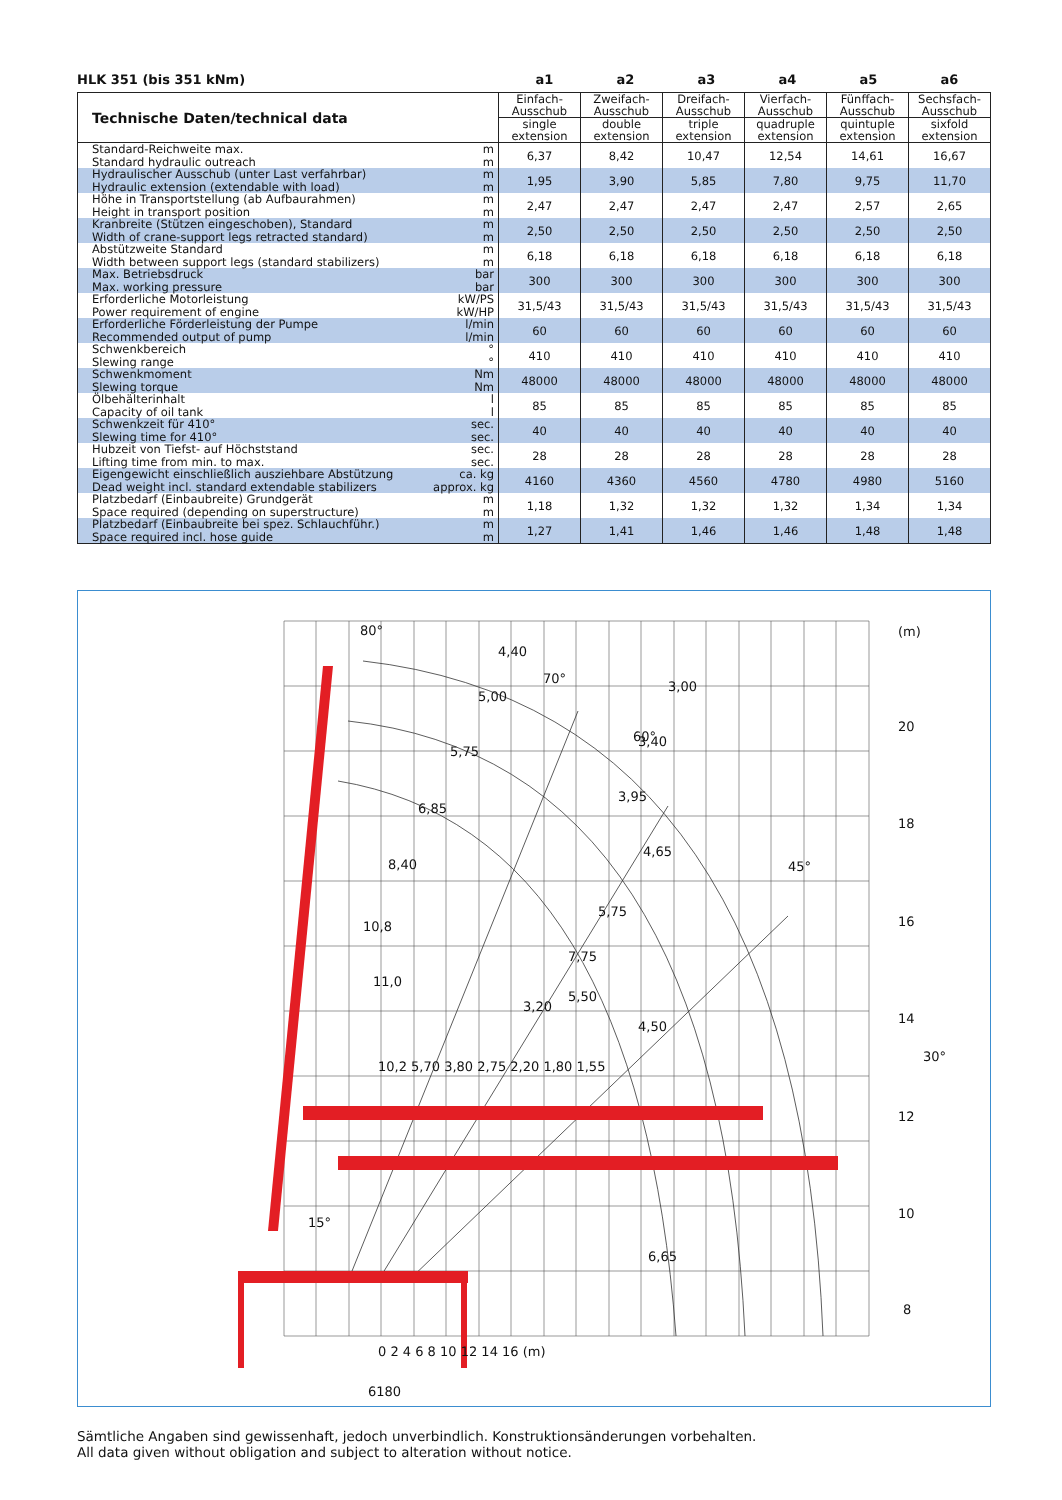HLK 351 (bis 351 kNm) a1 a2 a3 a4 a5 a6
| Technische Daten/technical data | | Einfach- Ausschub | Zweifach- Ausschub | Dreifach- Ausschub | Vierfach- Ausschub | Fünffach- Ausschub | Sechsfach- Ausschub |
| --- | --- | --- | --- | --- | --- | --- | --- |
| | | single extension | double extension | triple extension | quadruple extension | quintuple extension | sixfold extension |
| Standard-Reichweite max. Standard hydraulic outreach | m m | 6,37 | 8,42 | 10,47 | 12,54 | 14,61 | 16,67 |
| Hydraulischer Ausschub (unter Last verfahrbar) Hydraulic extension (extendable with load) | m m | 1,95 | 3,90 | 5,85 | 7,80 | 9,75 | 11,70 |
| Höhe in Transportstellung (ab Aufbaurahmen) Height in transport position | m m | 2,47 | 2,47 | 2,47 | 2,47 | 2,57 | 2,65 |
| Kranbreite (Stützen eingeschoben), Standard Width of crane-support legs retracted standard) | m m | 2,50 | 2,50 | 2,50 | 2,50 | 2,50 | 2,50 |
| Abstützweite Standard Width between support legs (standard stabilizers) | m m | 6,18 | 6,18 | 6,18 | 6,18 | 6,18 | 6,18 |
| Max. Betriebsdruck Max. working pressure | bar bar | 300 | 300 | 300 | 300 | 300 | 300 |
| Erforderliche Motorleistung Power requirement of engine | kW/PS kW/HP | 31,5/43 | 31,5/43 | 31,5/43 | 31,5/43 | 31,5/43 | 31,5/43 |
| Erforderliche Förderleistung der Pumpe Recommended output of pump | l/min l/min | 60 | 60 | 60 | 60 | 60 | 60 |
| Schwenkbereich Slewing range | ° ° | 410 | 410 | 410 | 410 | 410 | 410 |
| Schwenkmoment Slewing torque | Nm Nm | 48000 | 48000 | 48000 | 48000 | 48000 | 48000 |
| Ölbehälterinhalt Capacity of oil tank | l l | 85 | 85 | 85 | 85 | 85 | 85 |
| Schwenkzeit für 410° Slewing time for 410° | sec. sec. | 40 | 40 | 40 | 40 | 40 | 40 |
| Hubzeit von Tiefst- auf Höchststand Lifting time from min. to max. | sec. sec. | 28 | 28 | 28 | 28 | 28 | 28 |
| Eigengewicht einschließlich ausziehbare Abstützung Dead weight incl. standard extendable stabilizers | ca. kg approx. kg | 4160 | 4360 | 4560 | 4780 | 4980 | 5160 |
| Platzbedarf (Einbaubreite) Grundgerät Space required (depending on superstructure) | m m | 1,18 | 1,32 | 1,32 | 1,32 | 1,34 | 1,34 |
| Platzbedarf (Einbaubreite bei spez. Schlauchführ.) Space required incl. hose guide | m m | 1,27 | 1,41 | 1,46 | 1,46 | 1,48 | 1,48 |
80°
70°
60°
45°
30°
15°
(m)
20
18
16
14
12
10
8
4,40
5,00
5,75
6,85
8,40
10,8
11,0
3,00
3,40
3,95
4,65
5,75
7,75
5,50
4,50
6,65
3,20
10,2 5,70 3,80 2,75 2,20 1,80 1,55
0 2 4 6 8 10 12 14 16 (m)
6180
Sämtliche Angaben sind gewissenhaft, jedoch unverbindlich. Konstruktionsänderungen vorbehalten.
All data given without obligation and subject to alteration without notice.